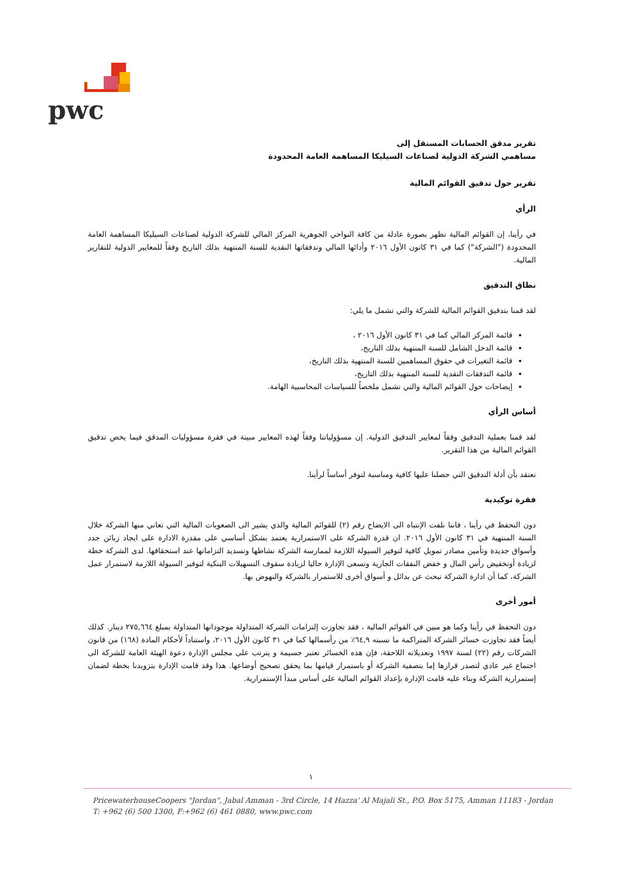pwc
تقرير مدقق الحسابات المستقل إلى
مساهمي الشركة الدولية لصناعات السيليكا المساهمة العامة المحدودة
تقرير حول تدقيق القوائم المالية
الرأي
في رأينا، إن القوائم المالية تظهر بصورة عادلة من كافة النواحي الجوهرية المركز المالي للشركة الدولية لصناعات السيليكا المساهمة العامة المحدودة ("الشركة") كما في ٣١ كانون الأول ٢٠١٦ وأدائها المالي وتدفقاتها النقدية للسنة المنتهية بذلك التاريخ وفقاً للمعايير الدولية للتقارير المالية.
نطاق التدقيق
لقد قمنا بتدقيق القوائم المالية للشركة والتي تشمل ما يلي:
قائمة المركز المالي كما في ٣١ كانون الأول ٢٠١٦ ،
قائمة الدخل الشامل للسنة المنتهية بذلك التاريخ،
قائمة التغيرات في حقوق المساهمين للسنة المنتهية بذلك التاريخ،
قائمة التدفقات النقدية للسنة المنتهية بذلك التاريخ،
إيضاحات حول القوائم المالية والتي تشمل ملخصاً للسياسات المحاسبية الهامة.
أساس الرأي
لقد قمنا بعملية التدقيق وفقاً لمعايير التدقيق الدولية. إن مسؤولياتنا وفقاً لهذه المعايير مبينة في فقرة مسؤوليات المدقق فيما يخص تدقيق القوائم المالية من هذا التقرير.
نعتقد بأن أدلة التدقيق التي حصلنا عليها كافية ومناسبة لتوفر أساساً لرأينا.
فقرة توكيدية
دون التحفظ في رأينا ، فاننا نلفت الإنتباه الى الايضاح رقم (٢) للقوائم المالية والذي يشير الى الصعوبات المالية التي تعاني منها الشركة خلال السنة المنتهية في ٣١ كانون الأول ٢٠١٦. ان قدرة الشركة على الاستمرارية يعتمد بشكل أساسي على مقدرة الادارة على ايجاد زبائن جدد وأسواق جديدة وتأمين مصادر تمويل كافية لتوفير السيولة اللازمة لممارسة الشركة نشاطها وتسديد التزاماتها عند استحقاقها. لدى الشركة خطة لزيادة أوتخفيض رأس المال و خفض النفقات الجارية وتسعى الإدارة حاليا لزيادة سقوف التسهيلات البنكية لتوفير السيولة اللازمة لاستمرار عمل الشركة، كما أن ادارة الشركة تبحث عن بدائل و أسواق أخرى للاستمرار بالشركة والنهوض بها.
أمور أخرى
دون التحفظ في رأينا وكما هو مبين في القوائم المالية ، فقد تجاوزت إلتزامات الشركة المتداولة موجوداتها المتداولة بمبلغ ٢٧٥,٦٦٤ دينار. كذلك أيضاً فقد تجاوزت خسائر الشركة المتراكمة ما نسبته ٦٤,٩٪ من رأسمالها كما في ٣١ كانون الأول ٢٠١٦، واستناداً لأحكام المادة (١٦٨) من قانون الشركات رقم (٢٢) لسنة ١٩٩٧ وتعديلاته اللاحقة، فإن هذه الخسائر تعتبر جسيمة و يترتب على مجلس الإدارة دعوة الهيئة العامة للشركة الى اجتماع غير عادي لتصدر قرارها إما بتصفية الشركة أو باستمرار قيامها بما يحقق تصحيح أوضاعها. هذا وقد قامت الإدارة بتزويدنا بخطة لضمان إستمرارية الشركة وبناء عليه قامت الإدارة بإعداد القوائم المالية على أساس مبدأ الإستمرارية.
١
PricewaterhouseCoopers "Jordan", Jabal Amman - 3rd Circle, 14 Hazza' Al Majali St., P.O. Box 5175, Amman 11183 - Jordan
T: +962 (6) 500 1300, F:+962 (6) 461 0880, www.pwc.com